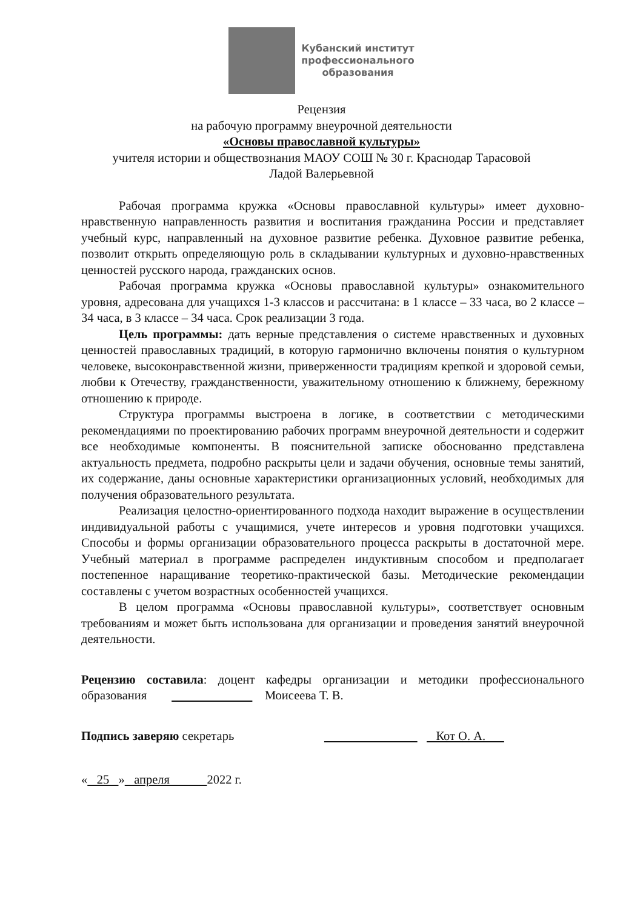Кубанский институт
профессионального
образования
Рецензия
на рабочую программу внеурочной деятельности
«Основы православной культуры»
учителя истории и обществознания МАОУ СОШ № 30 г. Краснодар Тарасовой
Ладой Валерьевной
Рабочая программа кружка «Основы православной культуры» имеет духовно-нравственную направленность развития и воспитания гражданина России и представляет учебный курс, направленный на духовное развитие ребенка. Духовное развитие ребенка, позволит открыть определяющую роль в складывании культурных и духовно-нравственных ценностей русского народа, гражданских основ.
Рабочая программа кружка «Основы православной культуры» ознакомительного уровня, адресована для учащихся 1-3 классов и рассчитана: в 1 классе – 33 часа, во 2 классе – 34 часа, в 3 классе – 34 часа. Срок реализации 3 года.
Цель программы: дать верные представления о системе нравственных и духовных ценностей православных традиций, в которую гармонично включены понятия о культурном человеке, высоконравственной жизни, приверженности традициям крепкой и здоровой семьи, любви к Отечеству, гражданственности, уважительному отношению к ближнему, бережному отношению к природе.
Структура программы выстроена в логике, в соответствии с методическими рекомендациями по проектированию рабочих программ внеурочной деятельности и содержит все необходимые компоненты. В пояснительной записке обоснованно представлена актуальность предмета, подробно раскрыты цели и задачи обучения, основные темы занятий, их содержание, даны основные характеристики организационных условий, необходимых для получения образовательного результата.
Реализация целостно-ориентированного подхода находит выражение в осуществлении индивидуальной работы с учащимися, учете интересов и уровня подготовки учащихся. Способы и формы организации образовательного процесса раскрыты в достаточной мере. Учебный материал в программе распределен индуктивным способом и предполагает постепенное наращивание теоретико-практической базы. Методические рекомендации составлены с учетом возрастных особенностей учащихся.
В целом программа «Основы православной культуры», соответствует основным требованиям и может быть использована для организации и проведения занятий внеурочной деятельности.
Рецензию составила: доцент кафедры организации и методики профессионального образования Моисеева Т. В.
Подпись заверяю секретарь Кот О. А.
« 25 » апреля 2022 г.